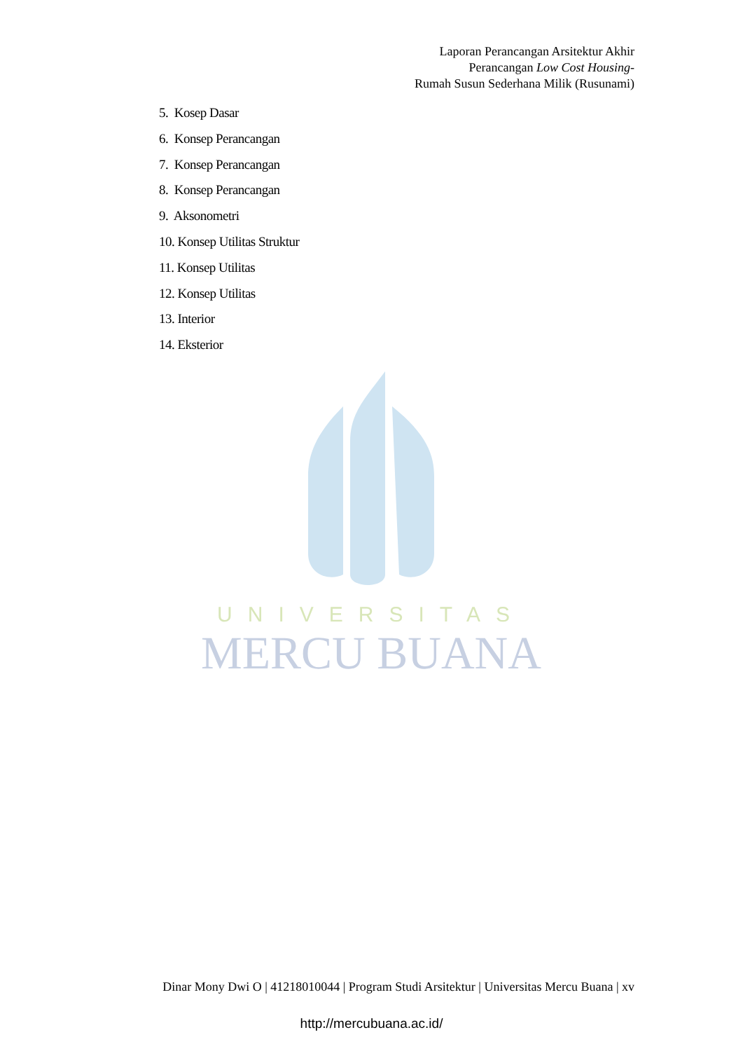Laporan Perancangan Arsitektur Akhir
Perancangan Low Cost Housing-
Rumah Susun Sederhana Milik (Rusunami)
5. Kosep Dasar
6. Konsep Perancangan
7. Konsep Perancangan
8. Konsep Perancangan
9. Aksonometri
10. Konsep Utilitas Struktur
11. Konsep Utilitas
12. Konsep Utilitas
13. Interior
14. Eksterior
UNIVERSITAS
MERCU BUANA
Dinar Mony Dwi O | 41218010044 | Program Studi Arsitektur | Universitas Mercu Buana | xv
http://mercubuana.ac.id/